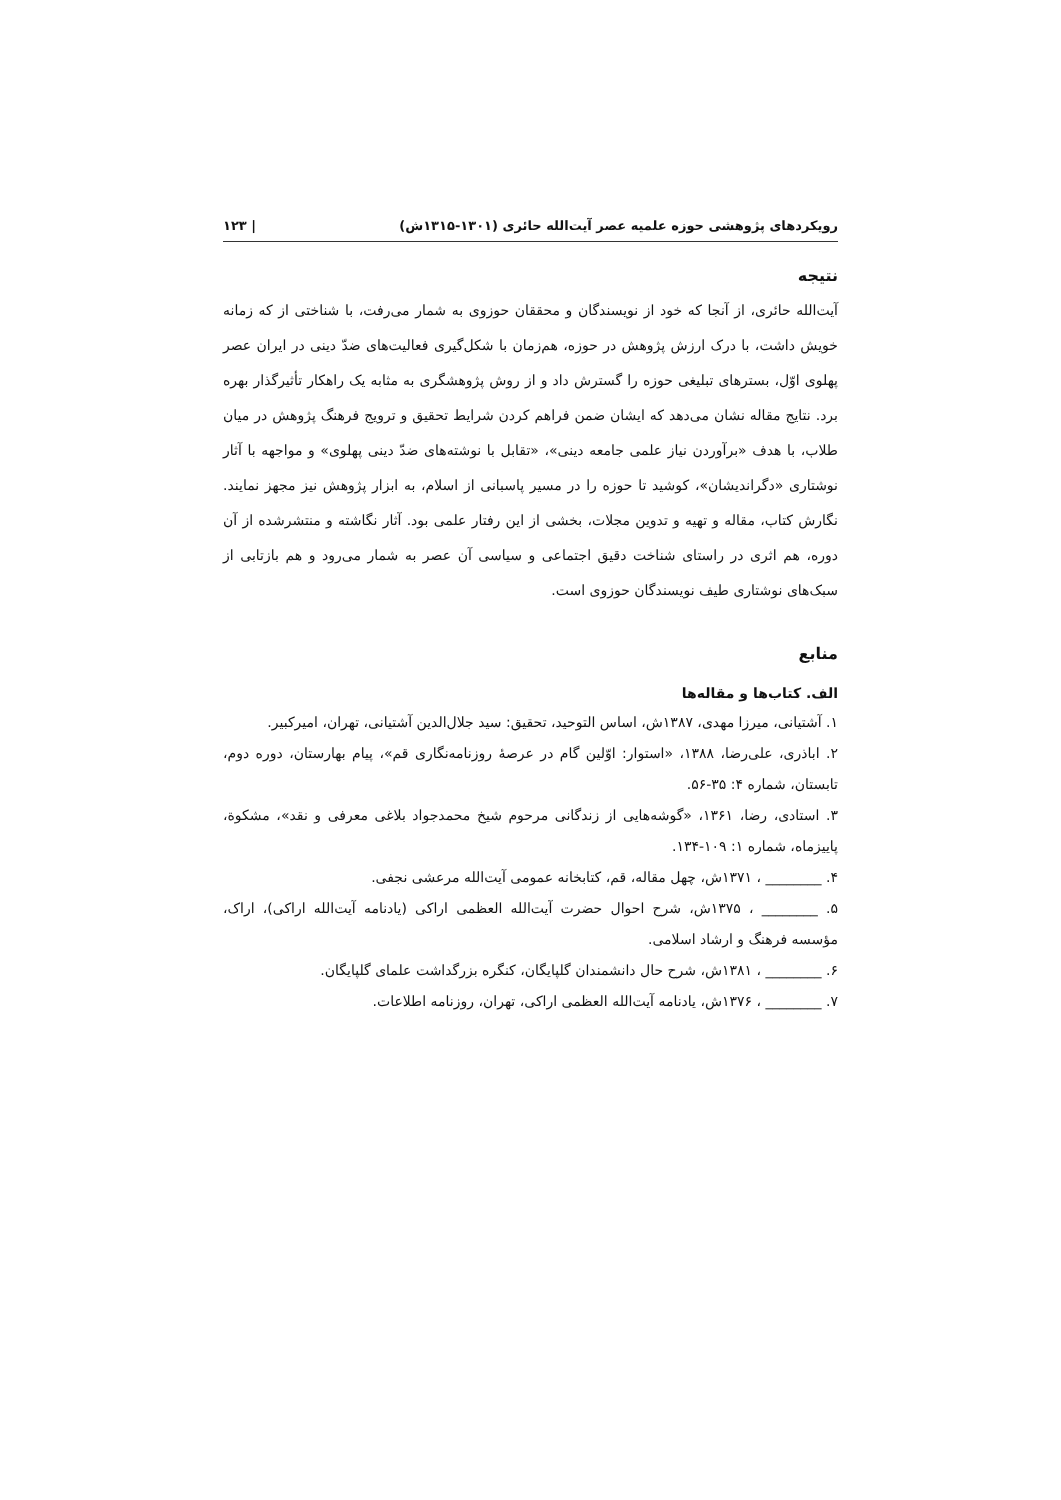رویکردهای پژوهشی حوزه علمیه عصر آیت‌الله حائری (۱۳۰۱-۱۳۱۵ش) | ۱۲۳
نتیجه
آیت‌الله حائری، از آنجا که خود از نویسندگان و محققان حوزوی به شمار می‌رفت، با شناختی از که زمانه خویش داشت، با درک ارزش پژوهش در حوزه، هم‌زمان با شکل‌گیری فعالیت‌های ضدّ دینی در ایران عصر پهلوی اوّل، بسترهای تبلیغی حوزه را گسترش داد و از روش پژوهشگری به مثابه یک راهکار تأثیرگذار بهره برد. نتایج مقاله نشان می‌دهد که ایشان ضمن فراهم کردن شرایط تحقیق و ترویج فرهنگ پژوهش در میان طلاب، با هدف «برآوردن نیاز علمی جامعه دینی»، «تقابل با نوشته‌های ضدّ دینی پهلوی» و مواجهه با آثار نوشتاری «دگراندیشان»، کوشید تا حوزه را در مسیر پاسبانی از اسلام، به ابزار پژوهش نیز مجهز نمایند. نگارش کتاب، مقاله و تهیه و تدوین مجلات، بخشی از این رفتار علمی بود. آثار نگاشته و منتشرشده از آن دوره، هم اثری در راستای شناخت دقیق اجتماعی و سیاسی آن عصر به شمار می‌رود و هم بازتابی از سبک‌های نوشتاری طیف نویسندگان حوزوی است.
منابع
الف. کتاب‌ها و مقاله‌ها
۱. آشتیانی، میرزا مهدی، ۱۳۸۷ش، اساس التوحید، تحقیق: سید جلال‌الدین آشتیانی، تهران، امیرکبیر.
۲. اباذری، علی‌رضا، ۱۳۸۸، «استوار: اوّلین گام در عرصهٔ روزنامه‌نگاری قم»، پیام بهارستان، دوره دوم، تابستان، شماره ۴: ۳۵-۵۶.
۳. استادی، رضا، ۱۳۶۱، «گوشه‌هایی از زندگانی مرحوم شیخ محمدجواد بلاغی معرفی و نقد»، مشکوة، پاییزماه، شماره ۱: ۱۰۹-۱۳۴.
۴. ________ ، ۱۳۷۱ش، چهل مقاله، قم، کتابخانه عمومی آیت‌الله مرعشی نجفی.
۵. ________ ، ۱۳۷۵ش، شرح احوال حضرت آیت‌الله العظمی اراکی (یادنامه آیت‌الله اراکی)، اراک، مؤسسه فرهنگ و ارشاد اسلامی.
۶. ________ ، ۱۳۸۱ش، شرح حال دانشمندان گلپایگان، کنگره بزرگداشت علمای گلپایگان.
۷. ________ ، ۱۳۷۶ش، یادنامه آیت‌الله العظمی اراکی، تهران، روزنامه اطلاعات.